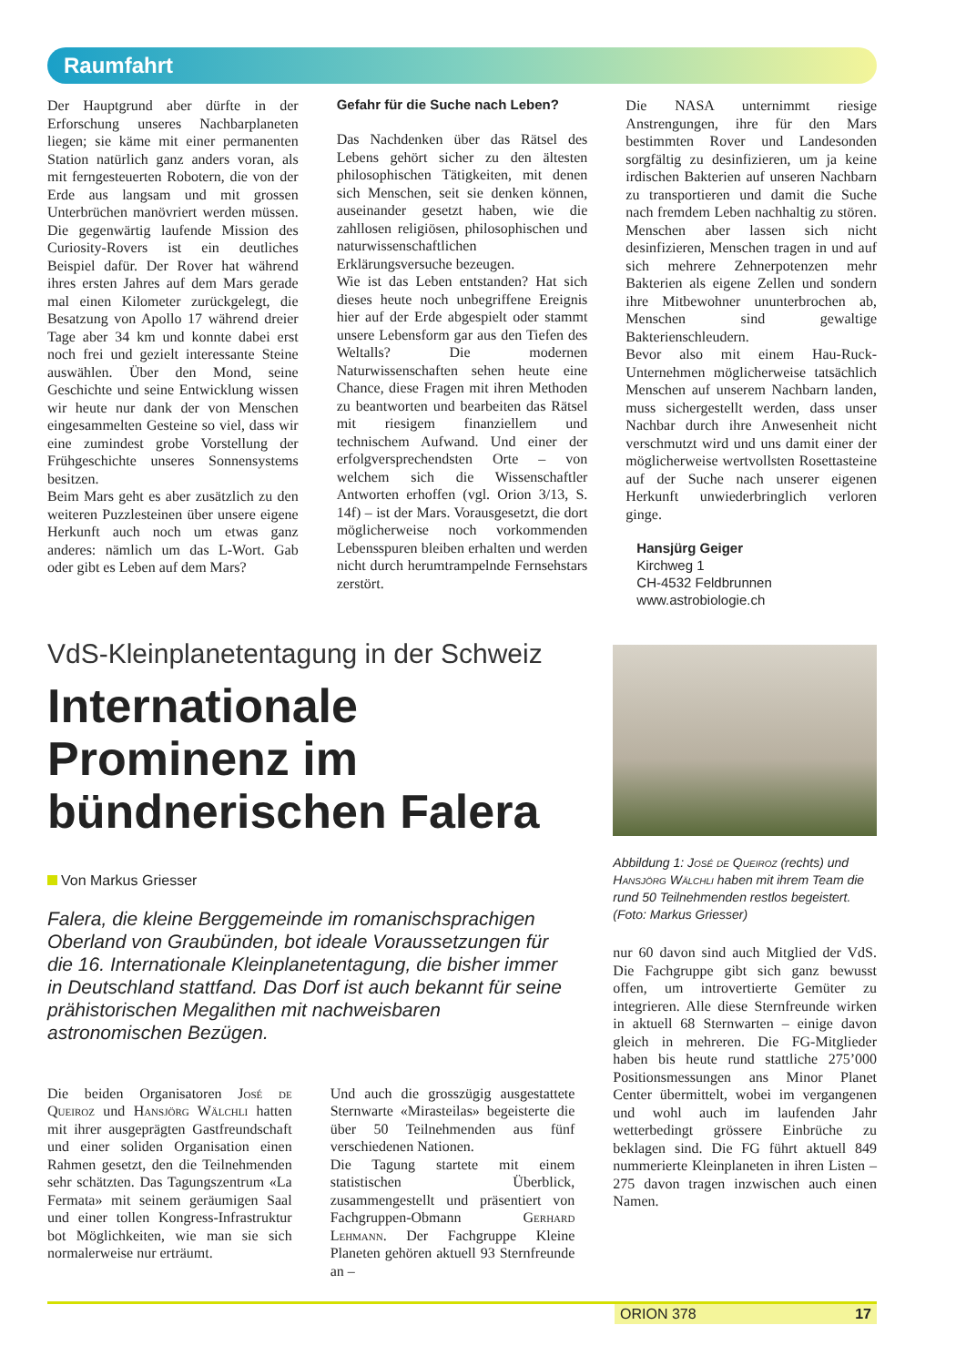Raumfahrt
Der Hauptgrund aber dürfte in der Erforschung unseres Nachbarplaneten liegen; sie käme mit einer permanenten Station natürlich ganz anders voran, als mit ferngesteuerten Robotern, die von der Erde aus langsam und mit grossen Unterbrüchen manövriert werden müssen. Die gegenwärtig laufende Mission des Curiosity-Rovers ist ein deutliches Beispiel dafür. Der Rover hat während ihres ersten Jahres auf dem Mars gerade mal einen Kilometer zurückgelegt, die Besatzung von Apollo 17 während dreier Tage aber 34 km und konnte dabei erst noch frei und gezielt interessante Steine auswählen. Über den Mond, seine Geschichte und seine Entwicklung wissen wir heute nur dank der von Menschen eingesammelten Gesteine so viel, dass wir eine zumindest grobe Vorstellung der Frühgeschichte unseres Sonnensystems besitzen.
Beim Mars geht es aber zusätzlich zu den weiteren Puzzlesteinen über unsere eigene Herkunft auch noch um etwas ganz anderes: nämlich um das L-Wort. Gab oder gibt es Leben auf dem Mars?
Gefahr für die Suche nach Leben?
Das Nachdenken über das Rätsel des Lebens gehört sicher zu den ältesten philosophischen Tätigkeiten, mit denen sich Menschen, seit sie denken können, auseinander gesetzt haben, wie die zahllosen religiösen, philosophischen und naturwissenschaftlichen Erklärungsversuche bezeugen.
Wie ist das Leben entstanden? Hat sich dieses heute noch unbegriffene Ereignis hier auf der Erde abgespielt oder stammt unsere Lebensform gar aus den Tiefen des Weltalls? Die modernen Naturwissenschaften sehen heute eine Chance, diese Fragen mit ihren Methoden zu beantworten und bearbeiten das Rätsel mit riesigem finanziellem und technischem Aufwand. Und einer der erfolgversprechendsten Orte – von welchem sich die Wissenschaftler Antworten erhoffen (vgl. Orion 3/13, S. 14f) – ist der Mars. Vorausgesetzt, die dort möglicherweise noch vorkommenden Lebensspuren bleiben erhalten und werden nicht durch herumtrampelnde Fernsehstars zerstört.
Die NASA unternimmt riesige Anstrengungen, ihre für den Mars bestimmten Rover und Landesonden sorgfältig zu desinfizieren, um ja keine irdischen Bakterien auf unseren Nachbarn zu transportieren und damit die Suche nach fremdem Leben nachhaltig zu stören. Menschen aber lassen sich nicht desinfizieren, Menschen tragen in und auf sich mehrere Zehnerpotenzen mehr Bakterien als eigene Zellen und sondern ihre Mitbewohner ununterbrochen ab, Menschen sind gewaltige Bakterienschleudern.
Bevor also mit einem Hau-Ruck-Unternehmen möglicherweise tatsächlich Menschen auf unserem Nachbarn landen, muss sichergestellt werden, dass unser Nachbar durch ihre Anwesenheit nicht verschmutzt wird und uns damit einer der möglicherweise wertvollsten Rosettasteine auf der Suche nach unserer eigenen Herkunft unwiederbringlich verloren ginge.
Hansjürg Geiger
Kirchweg 1
CH-4532 Feldbrunnen
www.astrobiologie.ch
VdS-Kleinplanetentagung in der Schweiz
Internationale Prominenz im bündnerischen Falera
Von Markus Griesser
Falera, die kleine Berggemeinde im romanischsprachigen Oberland von Graubünden, bot ideale Voraussetzungen für die 16. Internationale Kleinplanetentagung, die bisher immer in Deutschland stattfand. Das Dorf ist auch bekannt für seine prähistorischen Megalithen mit nachweisbaren astronomischen Bezügen.
Die beiden Organisatoren José de Queiroz und Hansjörg Wälchli hatten mit ihrer ausgeprägten Gastfreundschaft und einer soliden Organisation einen Rahmen gesetzt, den die Teilnehmenden sehr schätzten. Das Tagungszentrum «La Fermata» mit seinem geräumigen Saal und einer tollen Kongress-Infrastruktur bot Möglichkeiten, wie man sie sich normalerweise nur erträumt.
Und auch die grosszügig ausgestattete Sternwarte «Mirasteilas» begeisterte die über 50 Teilnehmenden aus fünf verschiedenen Nationen.
Die Tagung startete mit einem statistischen Überblick, zusammengestellt und präsentiert von Fachgruppen-Obmann Gerhard Lehmann. Der Fachgruppe Kleine Planeten gehören aktuell 93 Sternfreunde an –
Abbildung 1: José de Queiroz (rechts) und Hansjörg Wälchli haben mit ihrem Team die rund 50 Teilnehmenden restlos begeistert. (Foto: Markus Griesser)
nur 60 davon sind auch Mitglied der VdS. Die Fachgruppe gibt sich ganz bewusst offen, um introvertierte Gemüter zu integrieren. Alle diese Sternfreunde wirken in aktuell 68 Sternwarten – einige davon gleich in mehreren. Die FG-Mitglieder haben bis heute rund stattliche 275’000 Positionsmessungen ans Minor Planet Center übermittelt, wobei im vergangenen und wohl auch im laufenden Jahr wetterbedingt grössere Einbrüche zu beklagen sind. Die FG führt aktuell 849 nummerierte Kleinplaneten in ihren Listen – 275 davon tragen inzwischen auch einen Namen.
ORION 378 17